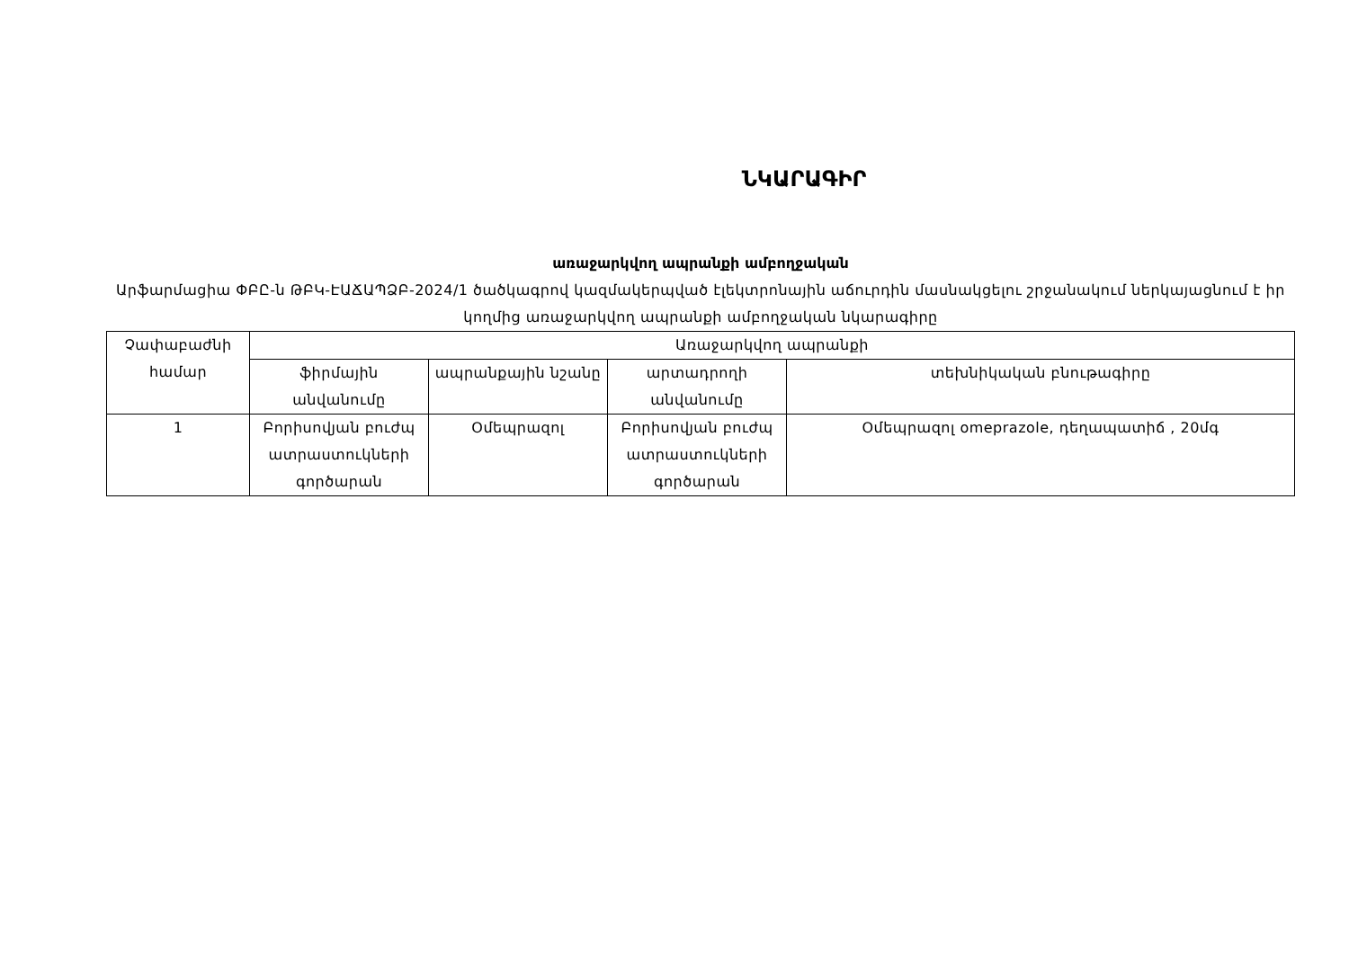ՆԿԱՐԱԳԻՐ
առաջարկվող ապրանքի ամբողջական
Արֆարմացիա ՓԲԸ-ն ԹԲԿ-ԷԱՃԱՊՁԲ-2024/1 ծածկագրով կազմակերպված էլեկտրոնային աճուրդին մասնակցելու շրջանակում ներկայացնում է իր կողմից առաջարկվող ապրանքի ամբողջական նկարագիրը
| Չափաբաժնի համար | Առաջարկվող ապրանքի | | | |
| --- | --- | --- | --- | --- |
| | ֆիրմային անվանումը | ապրանքային նշանը | արտադրողի անվանումը | տեխնիկական բնութագիրը |
| 1 | Բորիսովյան բուժպ ատրաստուկների գործարան | Օմեպրազոլ | Բորիսովյան բուժպ ատրաստուկների գործարան | Օմեպրազոլ omeprazole, դեղապատիճ , 20մգ |